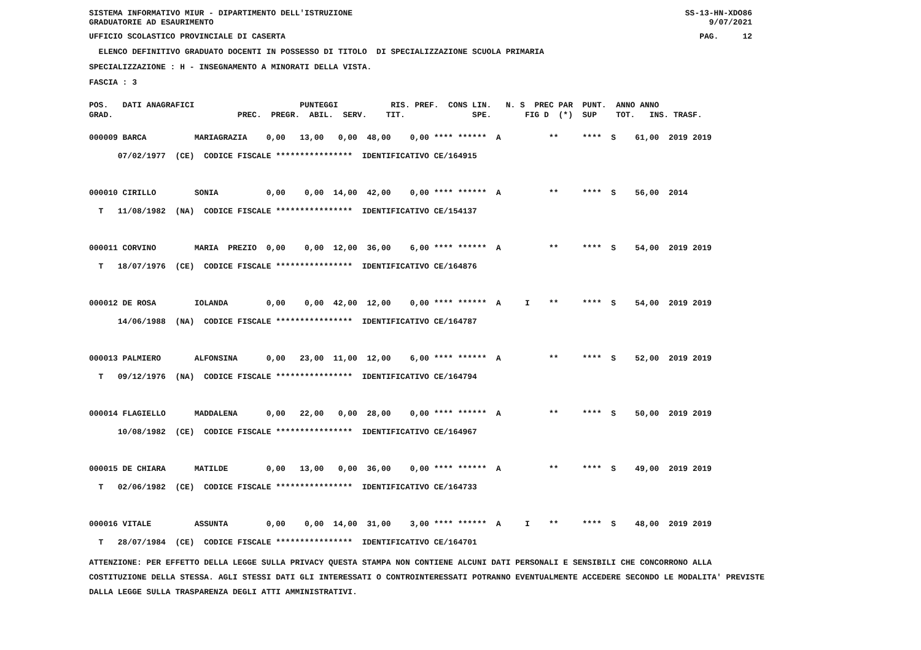SISTEMA INFORMATIVO MIUR - DIPARTIMENTO DELL'ISTRUZIONE
GRADUATORIE AD ESAURIMENTO SS-13-HN-XDO86
9/07/2021
UFFICIO SCOLASTICO PROVINCIALE DI CASERTA PAG. 12
ELENCO DEFINITIVO GRADUATO DOCENTI IN POSSESSO DI TITOLO DI SPECIALIZZAZIONE SCUOLA PRIMARIA
SPECIALIZZAZIONE : H - INSEGNAMENTO A MINORATI DELLA VISTA.
FASCIA : 3
POS. DATI ANAGRAFICI PUNTEGGI RIS. PREF. CONS LIN. N. S PREC PAR PUNT. ANNO ANNO GRAD. PREC. PREGR. ABIL. SERV. TIT. SPE. FIG D (*) SUP TOT. INS. TRASF.
000009 BARCA MARIAGRAZIA 0,00 13,00 0,00 48,00 0,00 **** ****** A ** **** S 61,00 2019 2019 07/02/1977 (CE) CODICE FISCALE **************** IDENTIFICATIVO CE/164915 000010 CIRILLO SONIA 0,00 0,00 14,00 42,00 0,00 **** ****** A ** **** S 56,00 2014 T 11/08/1982 (NA) CODICE FISCALE **************** IDENTIFICATIVO CE/154137 000011 CORVINO MARIA PREZIO 0,00 0,00 12,00 36,00 6,00 **** ****** A ** **** S 54,00 2019 2019 T 18/07/1976 (CE) CODICE FISCALE **************** IDENTIFICATIVO CE/164876 000012 DE ROSA IOLANDA 0,00 0,00 42,00 12,00 0,00 **** ****** A I ** **** S 54,00 2019 2019 14/06/1988 (NA) CODICE FISCALE **************** IDENTIFICATIVO CE/164787 000013 PALMIERO ALFONSINA 0,00 23,00 11,00 12,00 6,00 **** ****** A ** **** S 52,00 2019 2019 T 09/12/1976 (NA) CODICE FISCALE **************** IDENTIFICATIVO CE/164794 000014 FLAGIELLO MADDALENA 0,00 22,00 0,00 28,00 0,00 **** ****** A ** **** S 50,00 2019 2019 10/08/1982 (CE) CODICE FISCALE **************** IDENTIFICATIVO CE/164967 000015 DE CHIARA MATILDE 0,00 13,00 0,00 36,00 0,00 **** ****** A ** **** S 49,00 2019 2019 T 02/06/1982 (CE) CODICE FISCALE **************** IDENTIFICATIVO CE/164733 000016 VITALE ASSUNTA 0,00 0,00 14,00 31,00 3,00 **** ****** A I ** **** S 48,00 2019 2019 T 28/07/1984 (CE) CODICE FISCALE **************** IDENTIFICATIVO CE/164701
ATTENZIONE: PER EFFETTO DELLA LEGGE SULLA PRIVACY QUESTA STAMPA NON CONTIENE ALCUNI DATI PERSONALI E SENSIBILI CHE CONCORRONO ALLA COSTITUZIONE DELLA STESSA. AGLI STESSI DATI GLI INTERESSATI O CONTROINTERESSATI POTRANNO EVENTUALMENTE ACCEDERE SECONDO LE MODALITA' PREVISTE DALLA LEGGE SULLA TRASPARENZA DEGLI ATTI AMMINISTRATIVI.